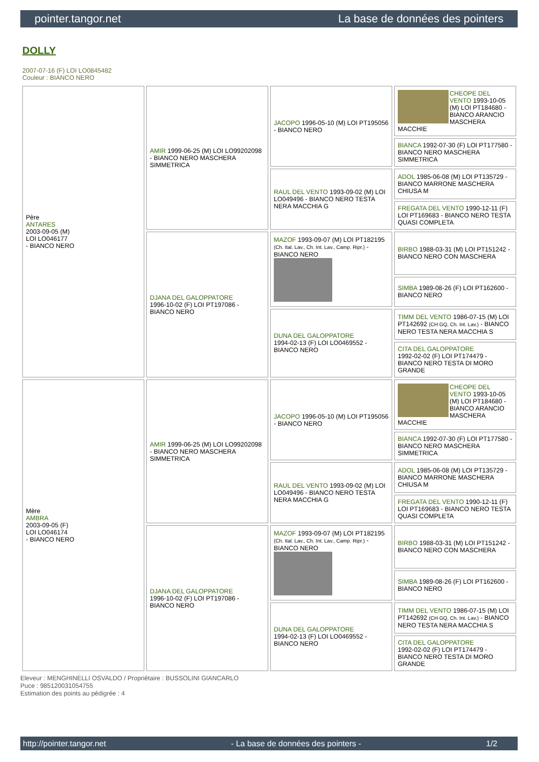pointer.tangor.net La base de données des pointers
DOLLY
2007-07-16 (F) LOI LO0845482
Couleur : BIANCO NERO
| Père ANTARES 2003-09-05 (M) LOI LO046177 - BIANCO NERO | AMIR 1999-06-25 (M) LOI LO99202098 - BIANCO NERO MASCHERA SIMMETRICA | JACOPO 1996-05-10 (M) LOI PT195056 - BIANCO NERO | CHEOPE DEL VENTO 1993-10-05 (M) LOI PT184680 - BIANCO ARANCIO MASCHERA MACCHIE |
| | | | BIANCA 1992-07-30 (F) LOI PT177580 - BIANCO NERO MASCHERA SIMMETRICA |
| | | RAUL DEL VENTO 1993-09-02 (M) LOI LO049496 - BIANCO NERO TESTA NERA MACCHIA G | ADOL 1985-06-08 (M) LOI PT135729 - BIANCO MARRONE MASCHERA CHIUSA M |
| | | | FREGATA DEL VENTO 1990-12-11 (F) LOI PT169683 - BIANCO NERO TESTA QUASI COMPLETA |
| | DJANA DEL GALOPPATORE 1996-10-02 (F) LOI PT197086 - BIANCO NERO | MAZOF 1993-09-07 (M) LOI PT182195 (Ch. Ital. Lav., Ch. Int. Lav., Camp. Ripr.) - BIANCO NERO | BIRBO 1988-03-31 (M) LOI PT151242 - BIANCO NERO CON MASCHERA |
| | | | SIMBA 1989-08-26 (F) LOI PT162600 - BIANCO NERO |
| | | DUNA DEL GALOPPATORE 1994-02-13 (F) LOI LO0469552 - BIANCO NERO | TIMM DEL VENTO 1986-07-15 (M) LOI PT142692 (CH GQ, Ch. Int. Lav.) - BIANCO NERO TESTA NERA MACCHIA S |
| | | | CITA DEL GALOPPATORE 1992-02-02 (F) LOI PT174479 - BIANCO NERO TESTA DI MORO GRANDE |
| Mère AMBRA 2003-09-05 (F) LOI LO046174 - BIANCO NERO | AMIR 1999-06-25 (M) LOI LO99202098 - BIANCO NERO MASCHERA SIMMETRICA | JACOPO 1996-05-10 (M) LOI PT195056 - BIANCO NERO | CHEOPE DEL VENTO 1993-10-05 (M) LOI PT184680 - BIANCO ARANCIO MASCHERA MACCHIE |
| | | | BIANCA 1992-07-30 (F) LOI PT177580 - BIANCO NERO MASCHERA SIMMETRICA |
| | | RAUL DEL VENTO 1993-09-02 (M) LOI LO049496 - BIANCO NERO TESTA NERA MACCHIA G | ADOL 1985-06-08 (M) LOI PT135729 - BIANCO MARRONE MASCHERA CHIUSA M |
| | | | FREGATA DEL VENTO 1990-12-11 (F) LOI PT169683 - BIANCO NERO TESTA QUASI COMPLETA |
| | DJANA DEL GALOPPATORE 1996-10-02 (F) LOI PT197086 - BIANCO NERO | MAZOF 1993-09-07 (M) LOI PT182195 (Ch. Ital. Lav., Ch. Int. Lav., Camp. Ripr.) - BIANCO NERO | BIRBO 1988-03-31 (M) LOI PT151242 - BIANCO NERO CON MASCHERA |
| | | | SIMBA 1989-08-26 (F) LOI PT162600 - BIANCO NERO |
| | | DUNA DEL GALOPPATORE 1994-02-13 (F) LOI LO0469552 - BIANCO NERO | TIMM DEL VENTO 1986-07-15 (M) LOI PT142692 (CH GQ, Ch. Int. Lav.) - BIANCO NERO TESTA NERA MACCHIA S |
| | | | CITA DEL GALOPPATORE 1992-02-02 (F) LOI PT174479 - BIANCO NERO TESTA DI MORO GRANDE |
Eleveur : MENGHINELLI OSVALDO / Propriétaire : BUSSOLINI GIANCARLO
Puce : 985120031054755
Estimation des points au pédigrée : 4
http://pointer.tangor.net - La base de données des pointers - 1/2